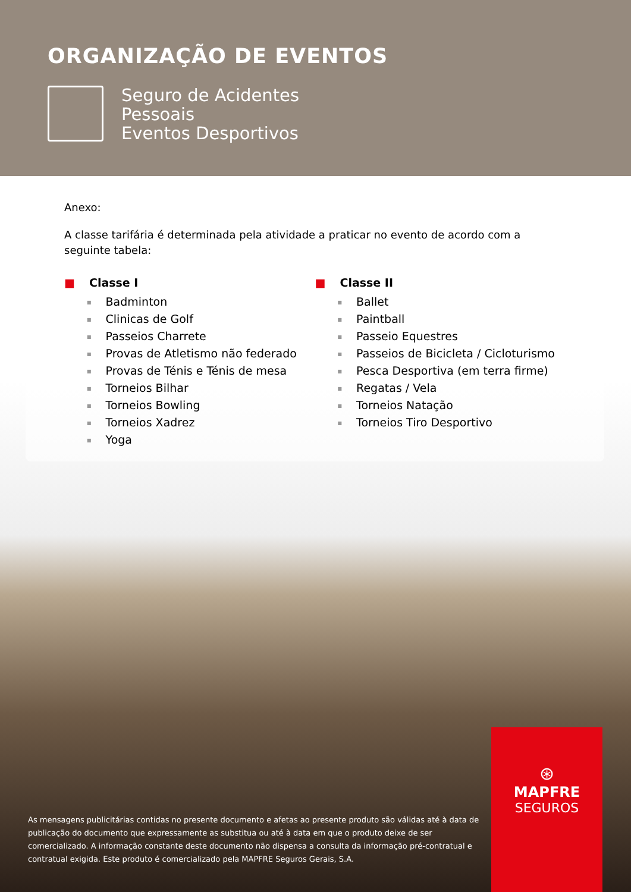ORGANIZAÇÃO DE EVENTOS
Seguro de Acidentes
Pessoais
Eventos Desportivos
Anexo:
A classe tarifária é determinada pela atividade a praticar no evento de acordo com a seguinte tabela:
■ Classe I
Badminton
Clinicas de Golf
Passeios Charrete
Provas de Atletismo não federado
Provas de Ténis e Ténis de mesa
Torneios Bilhar
Torneios Bowling
Torneios Xadrez
Yoga
■ Classe II
Ballet
Paintball
Passeio Equestres
Passeios de Bicicleta / Cicloturismo
Pesca Desportiva (em terra firme)
Regatas / Vela
Torneios Natação
Torneios Tiro Desportivo
As mensagens publicitárias contidas no presente documento e afetas ao presente produto são válidas até à data de publicação do documento que expressamente as substitua ou até à data em que o produto deixe de ser comercializado. A informação constante deste documento não dispensa a consulta da informação pré-contratual e contratual exigida. Este produto é comercializado pela MAPFRE Seguros Gerais, S.A.
⊛
MAPFRE
SEGUROS